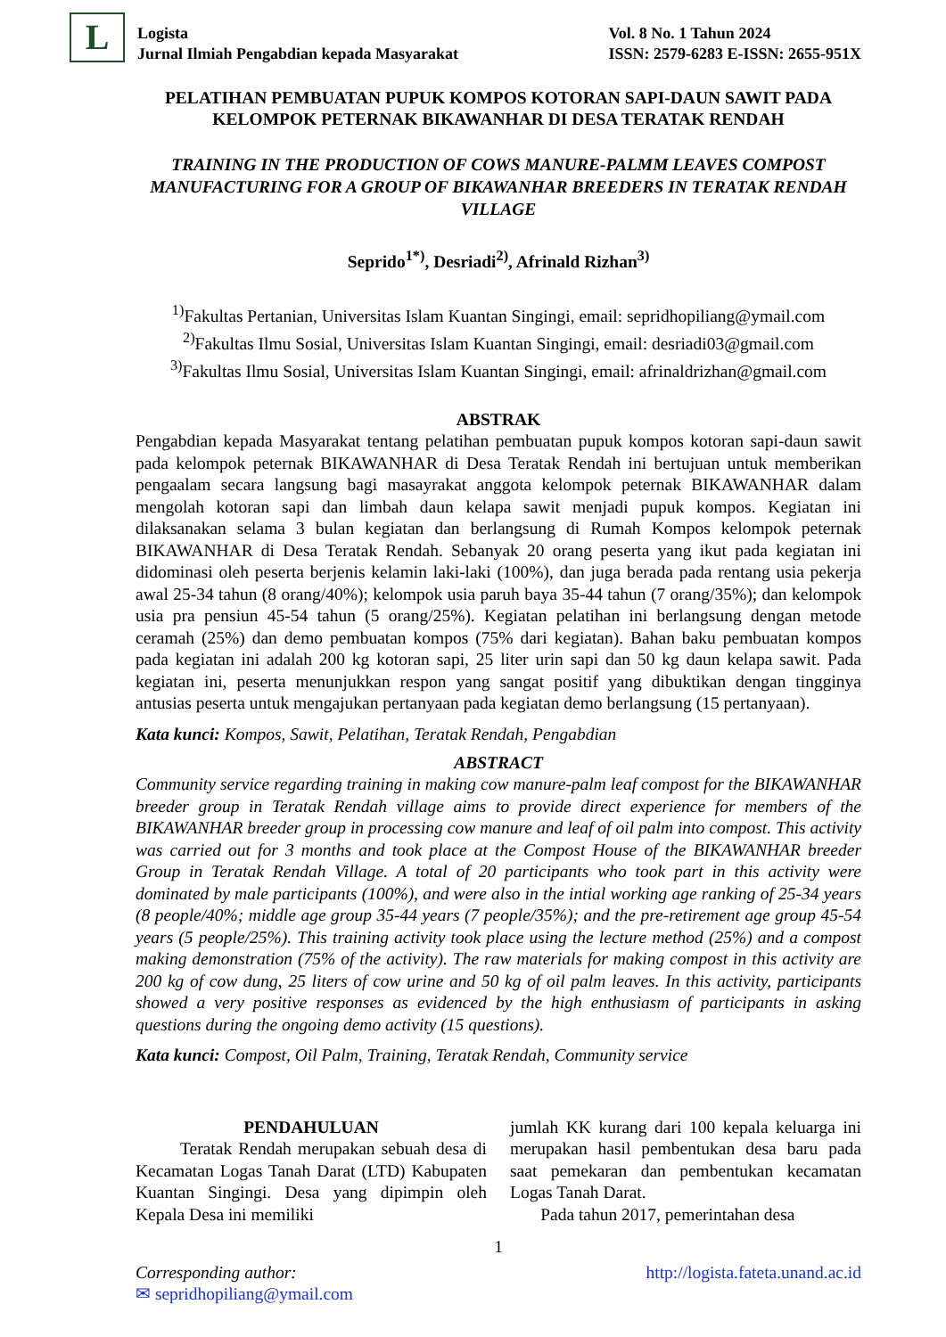L
Logista
Jurnal Ilmiah Pengabdian kepada Masyarakat
Vol. 8 No. 1 Tahun 2024
ISSN: 2579-6283 E-ISSN: 2655-951X
PELATIHAN PEMBUATAN PUPUK KOMPOS KOTORAN SAPI-DAUN SAWIT PADA KELOMPOK PETERNAK BIKAWANHAR DI DESA TERATAK RENDAH
TRAINING IN THE PRODUCTION OF COWS MANURE-PALMM LEAVES COMPOST MANUFACTURING FOR A GROUP OF BIKAWANHAR BREEDERS IN TERATAK RENDAH VILLAGE
Seprido<sup>1*)</sup>, Desriadi<sup>2)</sup>, Afrinald Rizhan<sup>3)</sup>
<sup>1)</sup> Fakultas Pertanian, Universitas Islam Kuantan Singingi, email: sepridhopiliang@ymail.com
<sup>2)</sup> Fakultas Ilmu Sosial, Universitas Islam Kuantan Singingi, email: desriadi03@gmail.com
<sup>3)</sup> Fakultas Ilmu Sosial, Universitas Islam Kuantan Singingi, email: afrinaldrizhan@gmail.com
ABSTRAK
Pengabdian kepada Masyarakat tentang pelatihan pembuatan pupuk kompos kotoran sapi-daun sawit pada kelompok peternak BIKAWANHAR di Desa Teratak Rendah ini bertujuan untuk memberikan pengaalam secara langsung bagi masayrakat anggota kelompok peternak BIKAWANHAR dalam mengolah kotoran sapi dan limbah daun kelapa sawit menjadi pupuk kompos. Kegiatan ini dilaksanakan selama 3 bulan kegiatan dan berlangsung di Rumah Kompos kelompok peternak BIKAWANHAR di Desa Teratak Rendah. Sebanyak 20 orang peserta yang ikut pada kegiatan ini didominasi oleh peserta berjenis kelamin laki-laki (100%), dan juga berada pada rentang usia pekerja awal 25-34 tahun (8 orang/40%); kelompok usia paruh baya 35-44 tahun (7 orang/35%); dan kelompok usia pra pensiun 45-54 tahun (5 orang/25%). Kegiatan pelatihan ini berlangsung dengan metode ceramah (25%) dan demo pembuatan kompos (75% dari kegiatan). Bahan baku pembuatan kompos pada kegiatan ini adalah 200 kg kotoran sapi, 25 liter urin sapi dan 50 kg daun kelapa sawit. Pada kegiatan ini, peserta menunjukkan respon yang sangat positif yang dibuktikan dengan tingginya antusias peserta untuk mengajukan pertanyaan pada kegiatan demo berlangsung (15 pertanyaan).
Kata kunci: Kompos, Sawit, Pelatihan, Teratak Rendah, Pengabdian
ABSTRACT
Community service regarding training in making cow manure-palm leaf compost for the BIKAWANHAR breeder group in Teratak Rendah village aims to provide direct experience for members of the BIKAWANHAR breeder group in processing cow manure and leaf of oil palm into compost. This activity was carried out for 3 months and took place at the Compost House of the BIKAWANHAR breeder Group in Teratak Rendah Village. A total of 20 participants who took part in this activity were dominated by male participants (100%), and were also in the intial working age ranking of 25-34 years (8 people/40%; middle age group 35-44 years (7 people/35%); and the pre-retirement age group 45-54 years (5 people/25%). This training activity took place using the lecture method (25%) and a compost making demonstration (75% of the activity). The raw materials for making compost in this activity are 200 kg of cow dung, 25 liters of cow urine and 50 kg of oil palm leaves. In this activity, participants showed a very positive responses as evidenced by the high enthusiasm of participants in asking questions during the ongoing demo activity (15 questions).
Kata kunci: Compost, Oil Palm, Training, Teratak Rendah, Community service
PENDAHULUAN
Teratak Rendah merupakan sebuah desa di Kecamatan Logas Tanah Darat (LTD) Kabupaten Kuantan Singingi. Desa yang dipimpin oleh Kepala Desa ini memiliki
jumlah KK kurang dari 100 kepala keluarga ini merupakan hasil pembentukan desa baru pada saat pemekaran dan pembentukan kecamatan Logas Tanah Darat.
Pada tahun 2017, pemerintahan desa
1
Corresponding author: http://logista.fateta.unand.ac.id
✉ sepridhopiliang@ymail.com